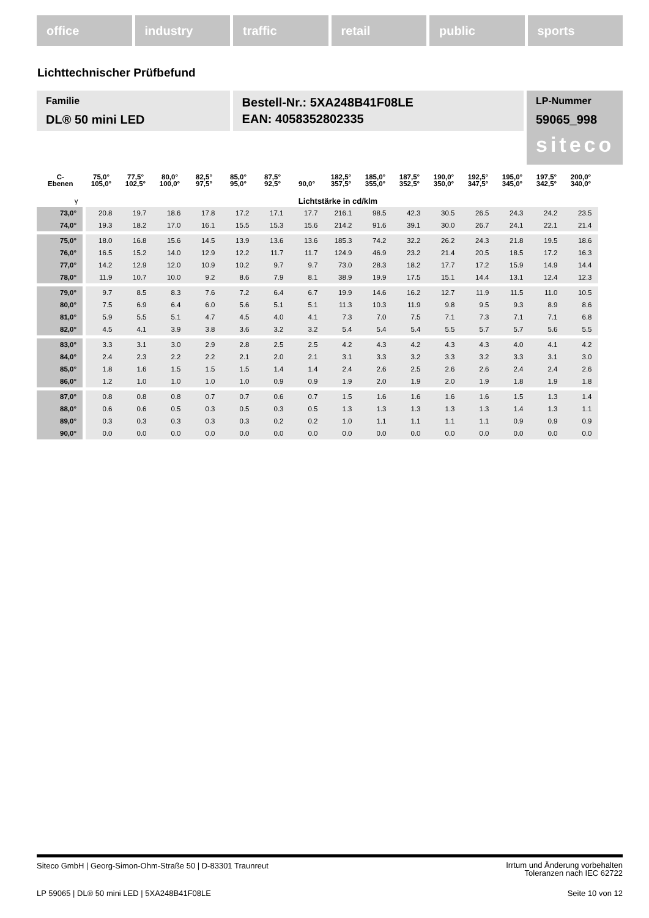office industry traffic retail public sports
Lichttechnischer Prüfbefund
Familie
DL® 50 mini LED
Bestell-Nr.: 5XA248B41F08LE
EAN: 4058352802335
LP-Nummer
59065_998
siteco
| C- Ebenen | 75,0° 105,0° | 77,5° 102,5° | 80,0° 100,0° | 82,5° 97,5° | 85,0° 95,0° | 87,5° 92,5° | 90,0° | 182,5° 357,5° | 185,0° 355,0° | 187,5° 352,5° | 190,0° 350,0° | 192,5° 347,5° | 195,0° 345,0° | 197,5° 342,5° | 200,0° 340,0° |
| --- | --- | --- | --- | --- | --- | --- | --- | --- | --- | --- | --- | --- | --- | --- | --- |
| γ | Lichtstärke in cd/klm | | | | | | | | | | | | | | |
| 73,0° | 20.8 | 19.7 | 18.6 | 17.8 | 17.2 | 17.1 | 17.7 | 216.1 | 98.5 | 42.3 | 30.5 | 26.5 | 24.3 | 24.2 | 23.5 |
| 74,0° | 19.3 | 18.2 | 17.0 | 16.1 | 15.5 | 15.3 | 15.6 | 214.2 | 91.6 | 39.1 | 30.0 | 26.7 | 24.1 | 22.1 | 21.4 |
| 75,0° | 18.0 | 16.8 | 15.6 | 14.5 | 13.9 | 13.6 | 13.6 | 185.3 | 74.2 | 32.2 | 26.2 | 24.3 | 21.8 | 19.5 | 18.6 |
| 76,0° | 16.5 | 15.2 | 14.0 | 12.9 | 12.2 | 11.7 | 11.7 | 124.9 | 46.9 | 23.2 | 21.4 | 20.5 | 18.5 | 17.2 | 16.3 |
| 77,0° | 14.2 | 12.9 | 12.0 | 10.9 | 10.2 | 9.7 | 9.7 | 73.0 | 28.3 | 18.2 | 17.7 | 17.2 | 15.9 | 14.9 | 14.4 |
| 78,0° | 11.9 | 10.7 | 10.0 | 9.2 | 8.6 | 7.9 | 8.1 | 38.9 | 19.9 | 17.5 | 15.1 | 14.4 | 13.1 | 12.4 | 12.3 |
| 79,0° | 9.7 | 8.5 | 8.3 | 7.6 | 7.2 | 6.4 | 6.7 | 19.9 | 14.6 | 16.2 | 12.7 | 11.9 | 11.5 | 11.0 | 10.5 |
| 80,0° | 7.5 | 6.9 | 6.4 | 6.0 | 5.6 | 5.1 | 5.1 | 11.3 | 10.3 | 11.9 | 9.8 | 9.5 | 9.3 | 8.9 | 8.6 |
| 81,0° | 5.9 | 5.5 | 5.1 | 4.7 | 4.5 | 4.0 | 4.1 | 7.3 | 7.0 | 7.5 | 7.1 | 7.3 | 7.1 | 7.1 | 6.8 |
| 82,0° | 4.5 | 4.1 | 3.9 | 3.8 | 3.6 | 3.2 | 3.2 | 5.4 | 5.4 | 5.4 | 5.5 | 5.7 | 5.7 | 5.6 | 5.5 |
| 83,0° | 3.3 | 3.1 | 3.0 | 2.9 | 2.8 | 2.5 | 2.5 | 4.2 | 4.3 | 4.2 | 4.3 | 4.3 | 4.0 | 4.1 | 4.2 |
| 84,0° | 2.4 | 2.3 | 2.2 | 2.2 | 2.1 | 2.0 | 2.1 | 3.1 | 3.3 | 3.2 | 3.3 | 3.2 | 3.3 | 3.1 | 3.0 |
| 85,0° | 1.8 | 1.6 | 1.5 | 1.5 | 1.5 | 1.4 | 1.4 | 2.4 | 2.6 | 2.5 | 2.6 | 2.6 | 2.4 | 2.4 | 2.6 |
| 86,0° | 1.2 | 1.0 | 1.0 | 1.0 | 1.0 | 0.9 | 0.9 | 1.9 | 2.0 | 1.9 | 2.0 | 1.9 | 1.8 | 1.9 | 1.8 |
| 87,0° | 0.8 | 0.8 | 0.8 | 0.7 | 0.7 | 0.6 | 0.7 | 1.5 | 1.6 | 1.6 | 1.6 | 1.6 | 1.5 | 1.3 | 1.4 |
| 88,0° | 0.6 | 0.6 | 0.5 | 0.3 | 0.5 | 0.3 | 0.5 | 1.3 | 1.3 | 1.3 | 1.3 | 1.3 | 1.4 | 1.3 | 1.1 |
| 89,0° | 0.3 | 0.3 | 0.3 | 0.3 | 0.3 | 0.2 | 0.2 | 1.0 | 1.1 | 1.1 | 1.1 | 1.1 | 0.9 | 0.9 | 0.9 |
| 90,0° | 0.0 | 0.0 | 0.0 | 0.0 | 0.0 | 0.0 | 0.0 | 0.0 | 0.0 | 0.0 | 0.0 | 0.0 | 0.0 | 0.0 | 0.0 |
Irrtum und Änderung vorbehalten
Toleranzen nach IEC 62722
Siteco GmbH | Georg-Simon-Ohm-Straße 50 | D-83301 Traunreut
Seite 10 von 12 LP 59065 | DL® 50 mini LED | 5XA248B41F08LE